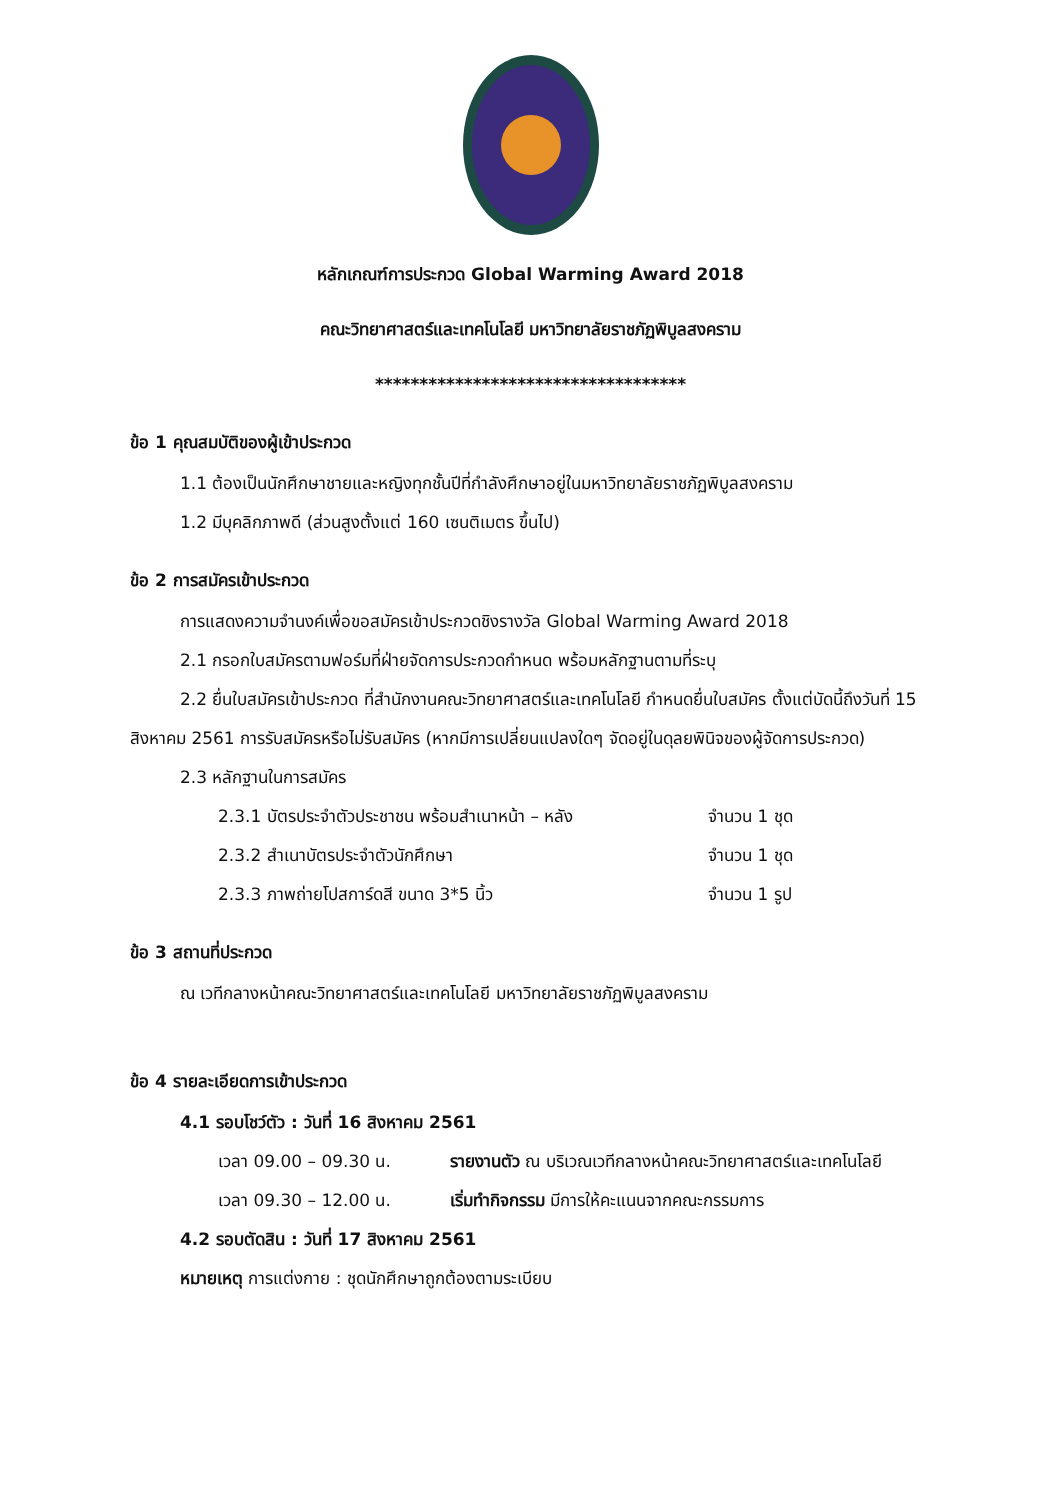หลักเกณฑ์การประกวด Global Warming Award 2018
คณะวิทยาศาสตร์และเทคโนโลยี มหาวิทยาลัยราชภัฏพิบูลสงคราม
***********************************
ข้อ 1 คุณสมบัติของผู้เข้าประกวด
1.1 ต้องเป็นนักศึกษาชายและหญิงทุกชั้นปีที่กำลังศึกษาอยู่ในมหาวิทยาลัยราชภัฏพิบูลสงคราม
1.2 มีบุคลิกภาพดี (ส่วนสูงตั้งแต่ 160 เซนติเมตร ขึ้นไป)
ข้อ 2 การสมัครเข้าประกวด
การแสดงความจำนงค์เพื่อขอสมัครเข้าประกวดชิงรางวัล Global Warming Award 2018
2.1 กรอกใบสมัครตามฟอร์มที่ฝ่ายจัดการประกวดกำหนด พร้อมหลักฐานตามที่ระบุ
2.2 ยื่นใบสมัครเข้าประกวด ที่สำนักงานคณะวิทยาศาสตร์และเทคโนโลยี กำหนดยื่นใบสมัคร ตั้งแต่บัดนี้ถึงวันที่ 15 สิงหาคม 2561 การรับสมัครหรือไม่รับสมัคร (หากมีการเปลี่ยนแปลงใดๆ จัดอยู่ในดุลยพินิจของผู้จัดการประกวด)
2.3 หลักฐานในการสมัคร
2.3.1 บัตรประจำตัวประชาชน พร้อมสำเนาหน้า – หลัง จำนวน 1 ชุด
2.3.2 สำเนาบัตรประจำตัวนักศึกษา จำนวน 1 ชุด
2.3.3 ภาพถ่ายโปสการ์ดสี ขนาด 3*5 นิ้ว จำนวน 1 รูป
ข้อ 3 สถานที่ประกวด
ณ เวทีกลางหน้าคณะวิทยาศาสตร์และเทคโนโลยี มหาวิทยาลัยราชภัฏพิบูลสงคราม
ข้อ 4 รายละเอียดการเข้าประกวด
4.1 รอบโชว์ตัว : วันที่ 16 สิงหาคม 2561
เวลา 09.00 – 09.30 น. รายงานตัว ณ บริเวณเวทีกลางหน้าคณะวิทยาศาสตร์และเทคโนโลยี
เวลา 09.30 – 12.00 น. เริ่มทำกิจกรรม มีการให้คะแนนจากคณะกรรมการ
4.2 รอบตัดสิน : วันที่ 17 สิงหาคม 2561
หมายเหตุ การแต่งกาย : ชุดนักศึกษาถูกต้องตามระเบียบ